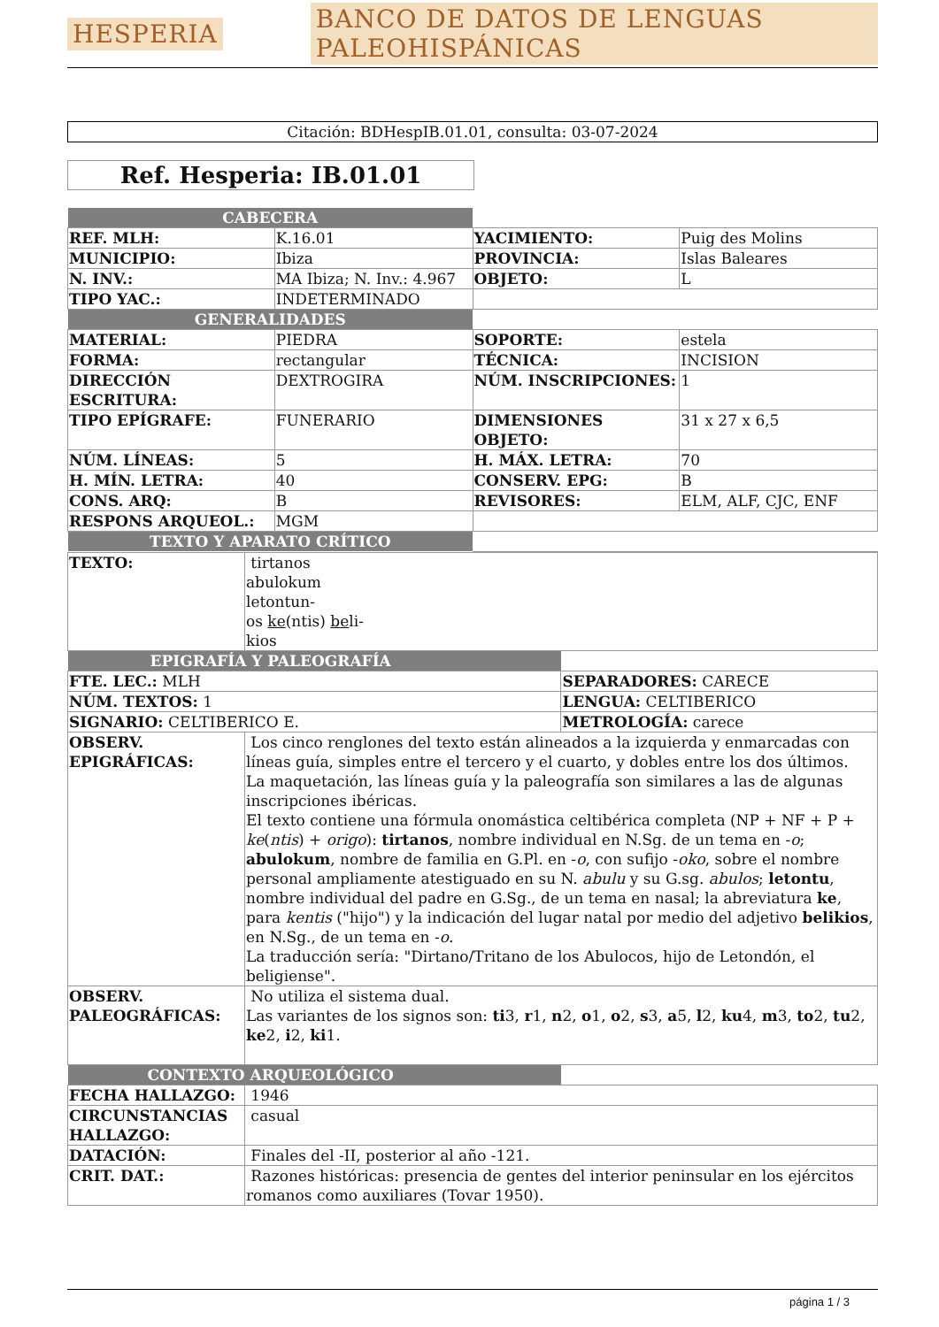HESPERIA BANCO DE DATOS DE LENGUAS PALEOHISPÁNICAS
Citación: BDHespIB.01.01, consulta: 03-07-2024
Ref. Hesperia: IB.01.01
| CABECERA | | | |
| REF. MLH: | K.16.01 | YACIMIENTO: | Puig des Molins |
| MUNICIPIO: | Ibiza | PROVINCIA: | Islas Baleares |
| N. INV.: | MA Ibiza; N. Inv.: 4.967 | OBJETO: | L |
| TIPO YAC.: | INDETERMINADO | | |
| GENERALIDADES | | | |
| MATERIAL: | PIEDRA | SOPORTE: | estela |
| FORMA: | rectangular | TÉCNICA: | INCISION |
| DIRECCIÓN ESCRITURA: | DEXTROGIRA | NÚM. INSCRIPCIONES: | 1 |
| TIPO EPÍGRAFE: | FUNERARIO | DIMENSIONES OBJETO: | 31 x 27 x 6,5 |
| NÚM. LÍNEAS: | 5 | H. MÁX. LETRA: | 70 |
| H. MÍN. LETRA: | 40 | CONSERV. EPG: | B |
| CONS. ARQ: | B | REVISORES: | ELM, ALF, CJC, ENF |
| RESPONS ARQUEOL.: | MGM | | |
| TEXTO Y APARATO CRÍTICO | | | |
| TEXTO: | tirtanos abulokum letontun- os ke (ntis) be li- kios | |
| EPIGRAFÍA Y PALEOGRAFÍA | | |
| FTE. LEC.: MLH | | SEPARADORES: CARECE |
| NÚM. TEXTOS: 1 | | LENGUA: CELTIBERICO |
| SIGNARIO: CELTIBERICO E. | | METROLOGÍA: carece |
| OBSERV. EPIGRÁFICAS: | Los cinco renglones del texto están alineados a la izquierda y enmarcadas con líneas guía, simples entre el tercero y el cuarto, y dobles entre los dos últimos. La maquetación, las líneas guía y la paleografía son similares a las de algunas inscripciones ibéricas. El texto contiene una fórmula onomástica celtibérica completa (NP + NF + P + ke ( ntis ) + origo ): tirtanos , nombre individual en N.Sg. de un tema en - o ; abulokum , nombre de familia en G.Pl. en - o , con sufijo - oko , sobre el nombre personal ampliamente atestiguado en su N. abulu y su G.sg. abulos ; letontu , nombre individual del padre en G.Sg., de un tema en nasal; la abreviatura ke , para kentis ("hijo") y la indicación del lugar natal por medio del adjetivo belikios , en N.Sg., de un tema en - o . La traducción sería: "Dirtano/Tritano de los Abulocos, hijo de Letondón, el beligiense". | |
| OBSERV. PALEOGRÁFICAS: | No utiliza el sistema dual. Las variantes de los signos son: ti 3, r 1, n 2, o 1, o 2, s 3, a 5, l 2, ku 4, m 3, to 2, tu 2, ke 2, i 2, ki 1. | |
| CONTEXTO ARQUEOLÓGICO | | |
| FECHA HALLAZGO: | 1946 | |
| CIRCUNSTANCIAS HALLAZGO: | casual | |
| DATACIÓN: | Finales del -II, posterior al año -121. | |
| CRIT. DAT.: | Razones históricas: presencia de gentes del interior peninsular en los ejércitos romanos como auxiliares (Tovar 1950). | |
página 1 / 3